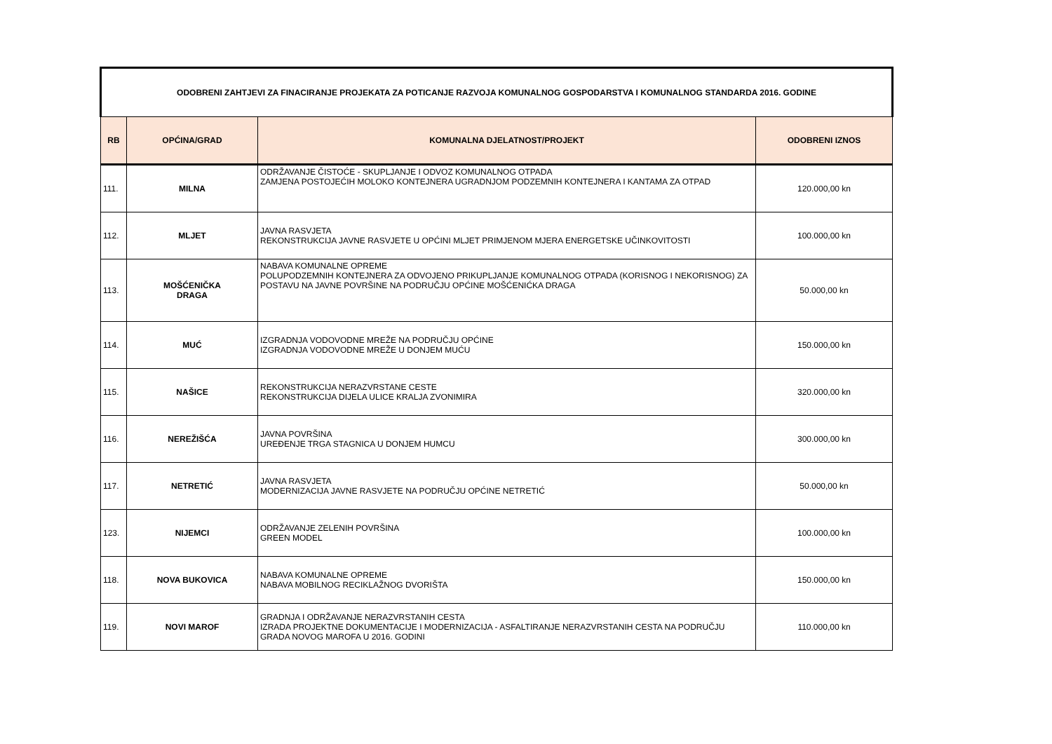| ODOBRENI ZAHTJEVI ZA FINACIRANJE PROJEKATA ZA POTICANJE RAZVOJA KOMUNALNOG GOSPODARSTVA I KOMUNALNOG STANDARDA 2016. GODINE | | | |
| RB | OPĆINA/GRAD | KOMUNALNA DJELATNOST/PROJEKT | ODOBRENI IZNOS |
| 111. | MILNA | ODRŽAVANJE ČISTOĆE - SKUPLJANJE I ODVOZ KOMUNALNOG OTPADA ZAMJENA POSTOJEĆIH MOLOKO KONTEJNERA UGRADNJOM PODZEMNIH KONTEJNERA I KANTAMA ZA OTPAD | 120.000,00 kn |
| 112. | MLJET | JAVNA RASVJETA REKONSTRUKCIJA JAVNE RASVJETE U OPĆINI MLJET PRIMJENOM MJERA ENERGETSKE UČINKOVITOSTI | 100.000,00 kn |
| 113. | MOŠĆENIČKA DRAGA | NABAVA KOMUNALNE OPREME POLUPODZEMNIH KONTEJNERA ZA ODVOJENO PRIKUPLJANJE KOMUNALNOG OTPADA (KORISNOG I NEKORISNOG) ZA POSTAVU NA JAVNE POVRŠINE NA PODRUČJU OPĆINE MOŠĆENIĆKA DRAGA | 50.000,00 kn |
| 114. | MUĆ | IZGRADNJA VODOVODNE MREŽE NA PODRUČJU OPĆINE IZGRADNJA VODOVODNE MREŽE U DONJEM MUĆU | 150.000,00 kn |
| 115. | NAŠICE | REKONSTRUKCIJA NERAZVRSTANE CESTE REKONSTRUKCIJA DIJELA ULICE KRALJA ZVONIMIRA | 320.000,00 kn |
| 116. | NEREŽIŠĆA | JAVNA POVRŠINA UREĐENJE TRGA STAGNICA U DONJEM HUMCU | 300.000,00 kn |
| 117. | NETRETIĆ | JAVNA RASVJETA MODERNIZACIJA JAVNE RASVJETE NA PODRUČJU OPĆINE NETRETIĆ | 50.000,00 kn |
| 123. | NIJEMCI | ODRŽAVANJE ZELENIH POVRŠINA GREEN MODEL | 100.000,00 kn |
| 118. | NOVA BUKOVICA | NABAVA KOMUNALNE OPREME NABAVA MOBILNOG RECIKLAŽNOG DVORIŠTA | 150.000,00 kn |
| 119. | NOVI MAROF | GRADNJA I ODRŽAVANJE NERAZVRSTANIH CESTA IZRADA PROJEKTNE DOKUMENTACIJE I MODERNIZACIJA - ASFALTIRANJE NERAZVRSTANIH CESTA NA PODRUČJU GRADA NOVOG MAROFA U 2016. GODINI | 110.000,00 kn |